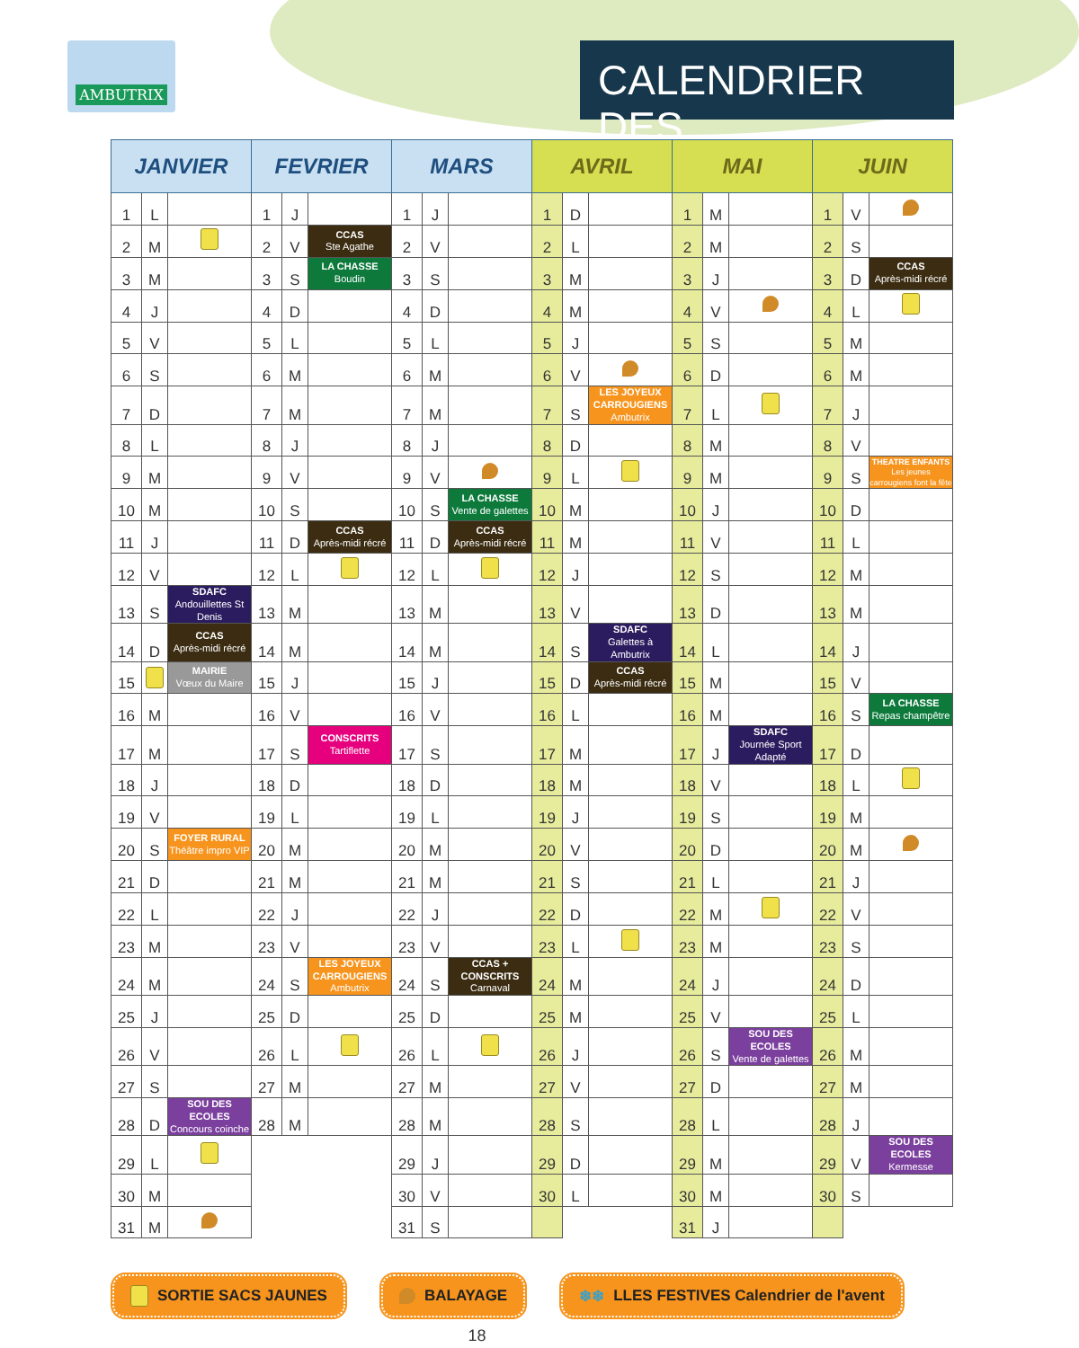AMBUTRIX
CALENDRIER DES
| JANVIER | | | FEVRIER | | | MARS | | | AVRIL | | | MAI | | | JUIN | | |
| --- | --- | --- | --- | --- | --- | --- | --- | --- | --- | --- | --- | --- | --- | --- | --- | --- | --- |
| 1 | L | | 1 | J | | 1 | J | | 1 | D | | 1 | M | | 1 | V | |
| 2 | M | | 2 | V | CCAS Ste Agathe | 2 | V | | 2 | L | | 2 | M | | 2 | S | |
| 3 | M | | 3 | S | LA CHASSE Boudin | 3 | S | | 3 | M | | 3 | J | | 3 | D | CCAS Après-midi récré |
| 4 | J | | 4 | D | | 4 | D | | 4 | M | | 4 | V | | 4 | L | |
| 5 | V | | 5 | L | | 5 | L | | 5 | J | | 5 | S | | 5 | M | |
| 6 | S | | 6 | M | | 6 | M | | 6 | V | | 6 | D | | 6 | M | |
| 7 | D | | 7 | M | | 7 | M | | 7 | S | LES JOYEUX CARROUGIENS Ambutrix | 7 | L | | 7 | J | |
| 8 | L | | 8 | J | | 8 | J | | 8 | D | | 8 | M | | 8 | V | |
| 9 | M | | 9 | V | | 9 | V | | 9 | L | | 9 | M | | 9 | S | THEATRE ENFANTS Les jeunes carrougiens font la fête |
| 10 | M | | 10 | S | | 10 | S | LA CHASSE Vente de galettes | 10 | M | | 10 | J | | 10 | D | |
| 11 | J | | 11 | D | CCAS Après-midi récré | 11 | D | CCAS Après-midi récré | 11 | M | | 11 | V | | 11 | L | |
| 12 | V | | 12 | L | | 12 | L | | 12 | J | | 12 | S | | 12 | M | |
| 13 | S | SDAFC Andouillettes St Denis | 13 | M | | 13 | M | | 13 | V | | 13 | D | | 13 | M | |
| 14 | D | CCAS Après-midi récré | 14 | M | | 14 | M | | 14 | S | SDAFC Galettes à Ambutrix | 14 | L | | 14 | J | |
| 15 | | MAIRIE Vœux du Maire | 15 | J | | 15 | J | | 15 | D | CCAS Après-midi récré | 15 | M | | 15 | V | |
| 16 | M | | 16 | V | | 16 | V | | 16 | L | | 16 | M | | 16 | S | LA CHASSE Repas champêtre |
| 17 | M | | 17 | S | CONSCRITS Tartiflette | 17 | S | | 17 | M | | 17 | J | SDAFC Journée Sport Adapté | 17 | D | |
| 18 | J | | 18 | D | | 18 | D | | 18 | M | | 18 | V | | 18 | L | |
| 19 | V | | 19 | L | | 19 | L | | 19 | J | | 19 | S | | 19 | M | |
| 20 | S | FOYER RURAL Théâtre impro VIP | 20 | M | | 20 | M | | 20 | V | | 20 | D | | 20 | M | |
| 21 | D | | 21 | M | | 21 | M | | 21 | S | | 21 | L | | 21 | J | |
| 22 | L | | 22 | J | | 22 | J | | 22 | D | | 22 | M | | 22 | V | |
| 23 | M | | 23 | V | | 23 | V | | 23 | L | | 23 | M | | 23 | S | |
| 24 | M | | 24 | S | LES JOYEUX CARROUGIENS Ambutrix | 24 | S | CCAS + CONSCRITS Carnaval | 24 | M | | 24 | J | | 24 | D | |
| 25 | J | | 25 | D | | 25 | D | | 25 | M | | 25 | V | | 25 | L | |
| 26 | V | | 26 | L | | 26 | L | | 26 | J | | 26 | S | SOU DES ECOLES Vente de galettes | 26 | M | |
| 27 | S | | 27 | M | | 27 | M | | 27 | V | | 27 | D | | 27 | M | |
| 28 | D | SOU DES ECOLES Concours coinche | 28 | M | | 28 | M | | 28 | S | | 28 | L | | 28 | J | |
| 29 | L | | | | | 29 | J | | 29 | D | | 29 | M | | 29 | V | SOU DES ECOLES Kermesse |
| 30 | M | | | | | 30 | V | | 30 | L | | 30 | M | | 30 | S | |
| 31 | M | | | | | 31 | S | | | | | 31 | J | | | | |
SORTIE SACS JAUNES BALAYAGE ❄❄ LLES FESTIVES Calendrier de l'avent
18